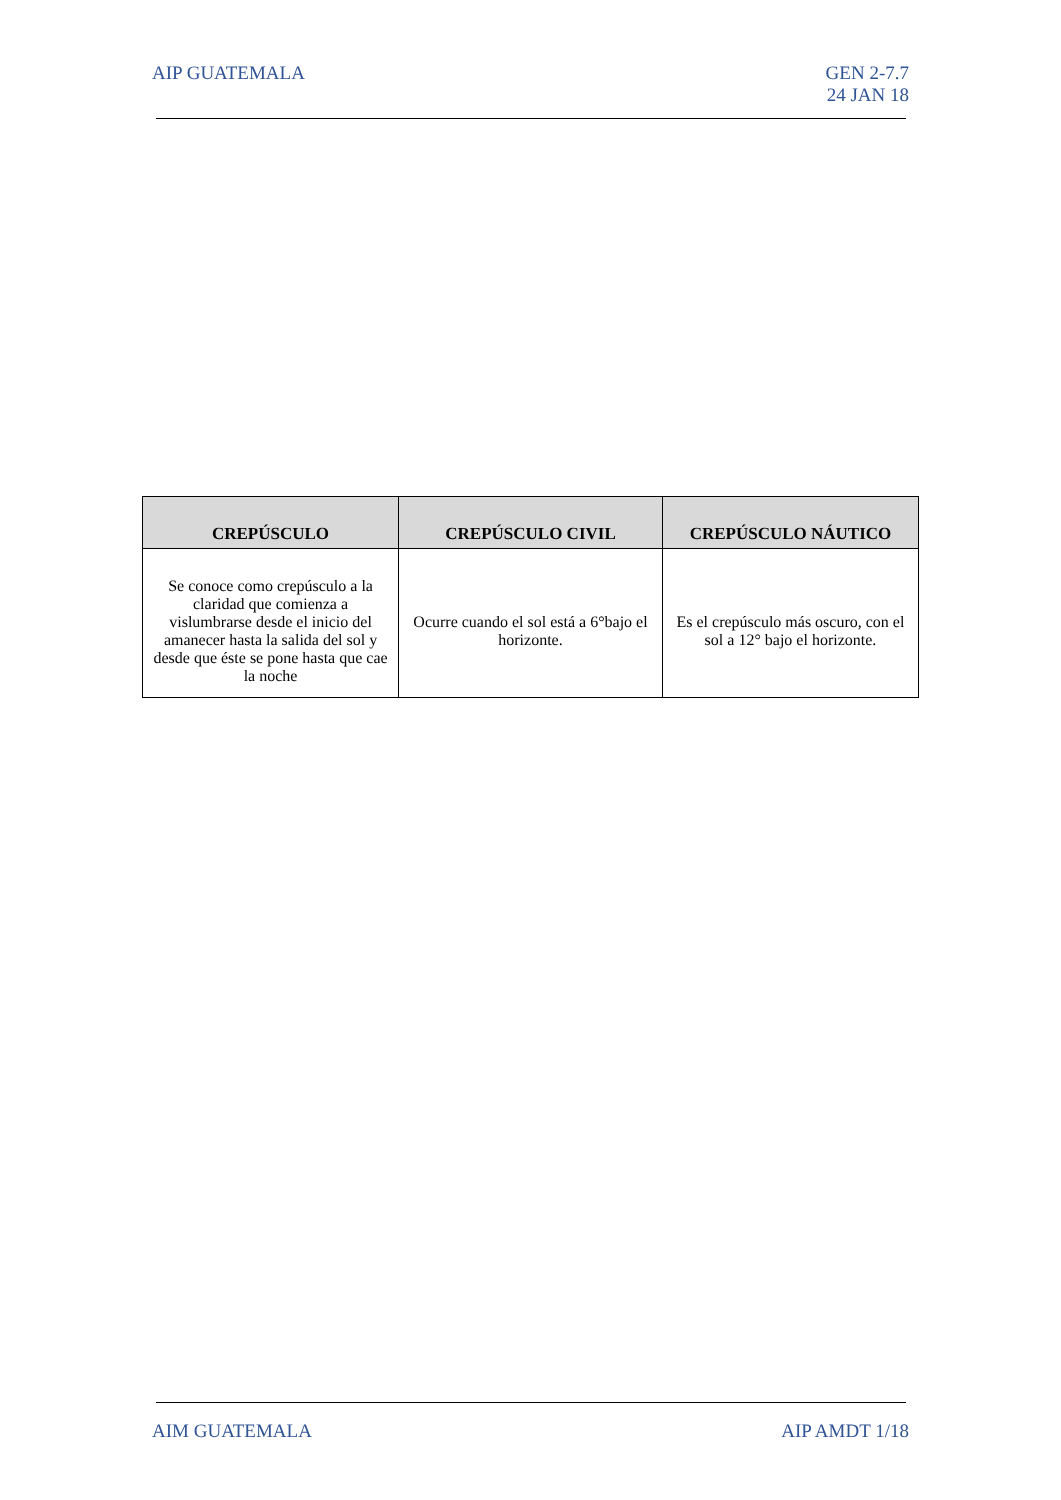AIP GUATEMALA GEN 2-7.7
24 JAN 18
| CREPÚSCULO | CREPÚSCULO CIVIL | CREPÚSCULO NÁUTICO |
| --- | --- | --- |
| Se conoce como crepúsculo a la claridad que comienza a vislumbrarse desde el inicio del amanecer hasta la salida del sol y desde que éste se pone hasta que cae la noche | Ocurre cuando el sol está a 6°bajo el horizonte. | Es el crepúsculo más oscuro, con el sol a 12° bajo el horizonte. |
AIM GUATEMALA AIP AMDT 1/18